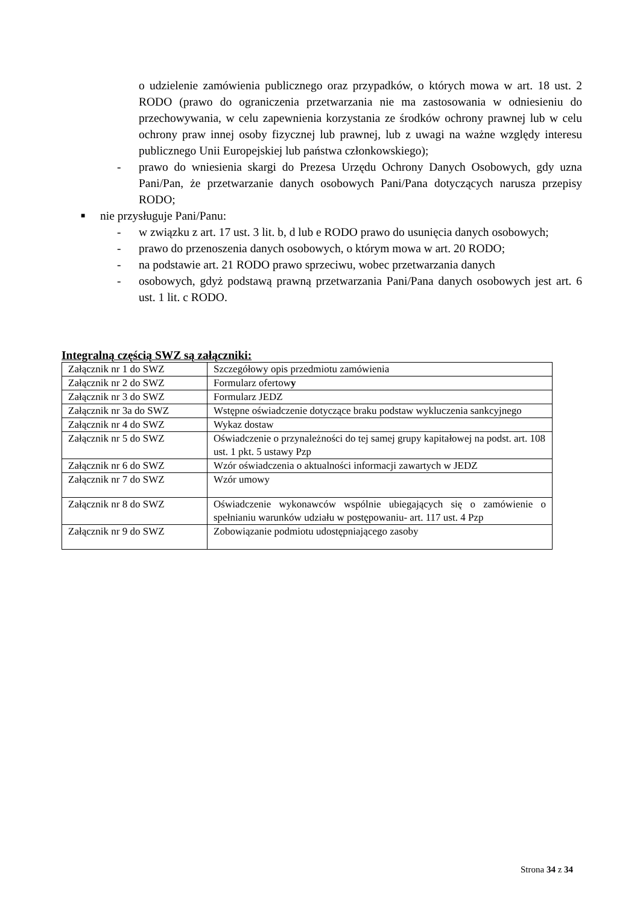o udzielenie zamówienia publicznego oraz przypadków, o których mowa w art. 18 ust. 2 RODO (prawo do ograniczenia przetwarzania nie ma zastosowania w odniesieniu do przechowywania, w celu zapewnienia korzystania ze środków ochrony prawnej lub w celu ochrony praw innej osoby fizycznej lub prawnej, lub z uwagi na ważne względy interesu publicznego Unii Europejskiej lub państwa członkowskiego);
- prawo do wniesienia skargi do Prezesa Urzędu Ochrony Danych Osobowych, gdy uzna Pani/Pan, że przetwarzanie danych osobowych Pani/Pana dotyczących narusza przepisy RODO;
■ nie przysługuje Pani/Panu:
- w związku z art. 17 ust. 3 lit. b, d lub e RODO prawo do usunięcia danych osobowych;
- prawo do przenoszenia danych osobowych, o którym mowa w art. 20 RODO;
- na podstawie art. 21 RODO prawo sprzeciwu, wobec przetwarzania danych
- osobowych, gdyż podstawą prawną przetwarzania Pani/Pana danych osobowych jest art. 6 ust. 1 lit. c RODO.
Integralną częścią SWZ są załączniki:
| Załącznik nr 1 do SWZ | Szczegółowy opis przedmiotu zamówienia |
| Załącznik nr 2 do SWZ | Formularz ofertow y |
| Załącznik nr 3 do SWZ | Formularz JEDZ |
| Załącznik nr 3a do SWZ | Wstępne oświadczenie dotyczące braku podstaw wykluczenia sankcyjnego |
| Załącznik nr 4 do SWZ | Wykaz dostaw |
| Załącznik nr 5 do SWZ | Oświadczenie o przynależności do tej samej grupy kapitałowej na podst. art. 108 ust. 1 pkt. 5 ustawy Pzp |
| Załącznik nr 6 do SWZ | Wzór oświadczenia o aktualności informacji zawartych w JEDZ |
| Załącznik nr 7 do SWZ | Wzór umowy |
| Załącznik nr 8 do SWZ | Oświadczenie wykonawców wspólnie ubiegających się o zamówienie o spełnianiu warunków udziału w postępowaniu- art. 117 ust. 4 Pzp |
| Załącznik nr 9 do SWZ | Zobowiązanie podmiotu udostępniającego zasoby |
Strona 34 z 34